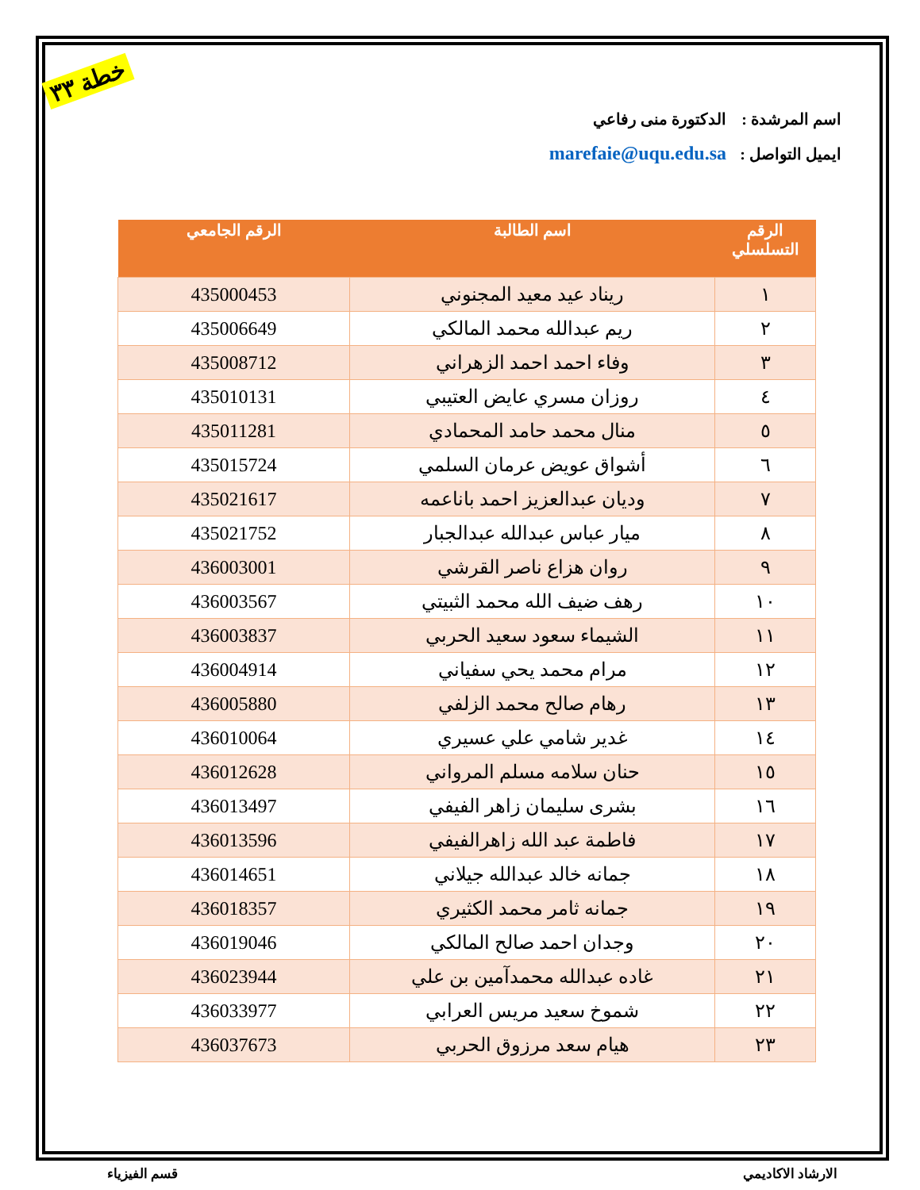خطة ٣٣
اسم المرشدة : الدكتورة منى رفاعي
ايميل التواصل : marefaie@uqu.edu.sa
| الرقم التسلسلي | اسم الطالبة | الرقم الجامعي |
| --- | --- | --- |
| ١ | ريناد عيد معيد المجنوني | 435000453 |
| ٢ | ريم عبدالله محمد المالكي | 435006649 |
| ٣ | وفاء احمد احمد الزهراني | 435008712 |
| ٤ | روزان مسري عايض العتيبي | 435010131 |
| ٥ | منال محمد حامد المحمادي | 435011281 |
| ٦ | أشواق عويض عرمان السلمي | 435015724 |
| ٧ | وديان عبدالعزيز احمد باناعمه | 435021617 |
| ٨ | ميار عباس عبدالله عبدالجبار | 435021752 |
| ٩ | روان هزاع ناصر القرشي | 436003001 |
| ١٠ | رهف ضيف الله محمد الثبيتي | 436003567 |
| ١١ | الشيماء سعود سعيد الحربي | 436003837 |
| ١٢ | مرام محمد يحي سفياني | 436004914 |
| ١٣ | رهام صالح محمد الزلفي | 436005880 |
| ١٤ | غدير شامي علي عسيري | 436010064 |
| ١٥ | حنان سلامه مسلم المرواني | 436012628 |
| ١٦ | بشرى سليمان زاهر الفيفي | 436013497 |
| ١٧ | فاطمة عبد الله زاهرالفيفي | 436013596 |
| ١٨ | جمانه خالد عبدالله جيلاني | 436014651 |
| ١٩ | جمانه ثامر محمد الكثيري | 436018357 |
| ٢٠ | وجدان احمد صالح المالكي | 436019046 |
| ٢١ | غاده عبدالله محمدآمين بن علي | 436023944 |
| ٢٢ | شموخ سعيد مريس العرابي | 436033977 |
| ٢٣ | هيام سعد مرزوق الحربي | 436037673 |
الارشاد الاكاديمي قسم الفيزياء